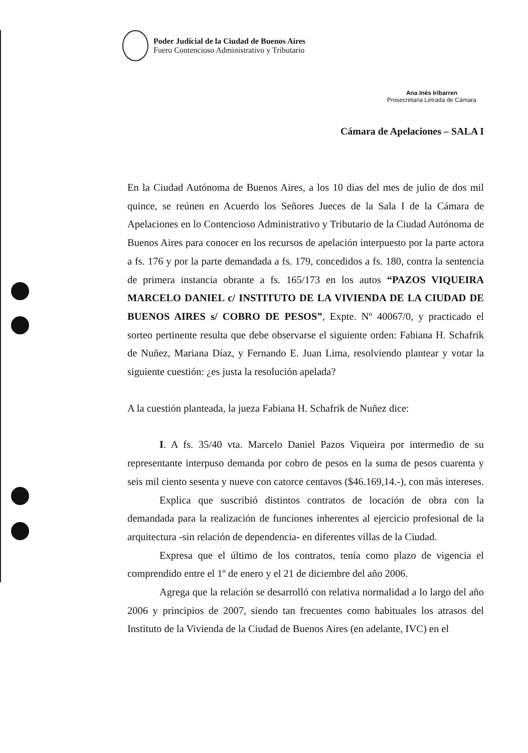Poder Judicial de la Ciudad de Buenos Aires
Fuero Contencioso Administrativo y Tributario
Ana Inés Iribarren
Prosecretaria Letrada de Cámara
Cámara de Apelaciones – SALA I
En la Ciudad Autónoma de Buenos Aires, a los 10 días del mes de julio de dos mil quince, se reúnen en Acuerdo los Señores Jueces de la Sala I de la Cámara de Apelaciones en lo Contencioso Administrativo y Tributario de la Ciudad Autónoma de Buenos Aires para conocer en los recursos de apelación interpuesto por la parte actora a fs. 176 y por la parte demandada a fs. 179, concedidos a fs. 180, contra la sentencia de primera instancia obrante a fs. 165/173 en los autos “PAZOS VIQUEIRA MARCELO DANIEL c/ INSTITUTO DE LA VIVIENDA DE LA CIUDAD DE BUENOS AIRES s/ COBRO DE PESOS”, Expte. Nº 40067/0, y practicado el sorteo pertinente resulta que debe observarse el siguiente orden: Fabiana H. Schafrik de Nuñez, Mariana Díaz, y Fernando E. Juan Lima, resolviendo plantear y votar la siguiente cuestión: ¿es justa la resolución apelada?
A la cuestión planteada, la jueza Fabiana H. Schafrik de Nuñez dice:
I. A fs. 35/40 vta. Marcelo Daniel Pazos Viqueira por intermedio de su representante interpuso demanda por cobro de pesos en la suma de pesos cuarenta y seis mil ciento sesenta y nueve con catorce centavos ($46.169,14.-), con más intereses.
Explica que suscribió distintos contratos de locación de obra con la demandada para la realización de funciones inherentes al ejercicio profesional de la arquitectura -sin relación de dependencia- en diferentes villas de la Ciudad.
Expresa que el último de los contratos, tenía como plazo de vigencia el comprendido entre el 1º de enero y el 21 de diciembre del año 2006.
Agrega que la relación se desarrolló con relativa normalidad a lo largo del año 2006 y principios de 2007, siendo tan frecuentes como habituales los atrasos del Instituto de la Vivienda de la Ciudad de Buenos Aires (en adelante, IVC) en el